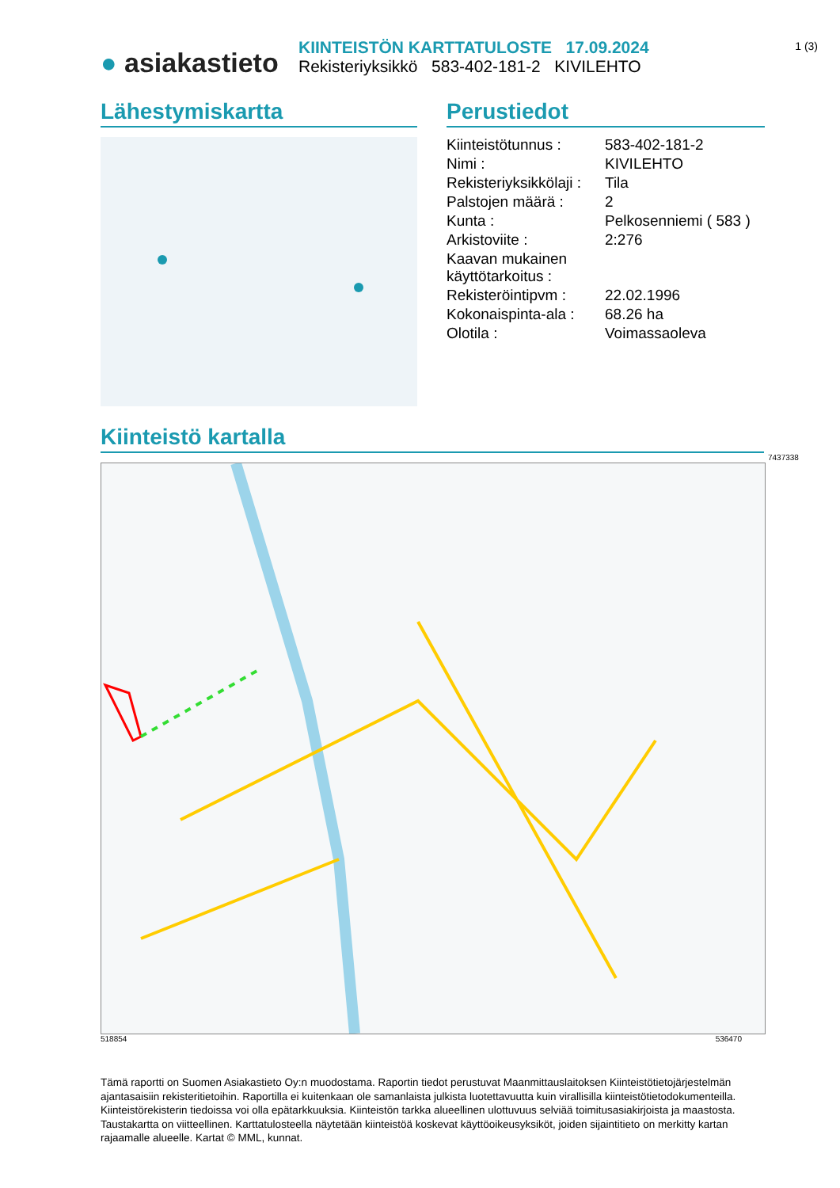● asiakastieto
KIINTEISTÖN KARTTATULOSTE 17.09.2024
Rekisteriyksikkö 583-402-181-2 KIVILEHTO
1 (3)
Lähestymiskartta
Perustiedot
| Kiinteistötunnus : | 583-402-181-2 |
| Nimi : | KIVILEHTO |
| Rekisteriyksikkölaji : | Tila |
| Palstojen määrä : | 2 |
| Kunta : | Pelkosenniemi ( 583 ) |
| Arkistoviite : | 2:276 |
| Kaavan mukainen käyttötarkoitus : | |
| Rekisteröintipvm : | 22.02.1996 |
| Kokonaispinta-ala : | 68.26 ha |
| Olotila : | Voimassaoleva |
Kiinteistö kartalla
7437338
518854 536470
Tämä raportti on Suomen Asiakastieto Oy:n muodostama. Raportin tiedot perustuvat Maanmittauslaitoksen Kiinteistötietojärjestelmän ajantasaisiin rekisteritietoihin. Raportilla ei kuitenkaan ole samanlaista julkista luotettavuutta kuin virallisilla kiinteistötietodokumenteilla. Kiinteistörekisterin tiedoissa voi olla epätarkkuuksia. Kiinteistön tarkka alueellinen ulottuvuus selviää toimitusasiakirjoista ja maastosta. Taustakartta on viitteellinen. Karttatulosteella näytetään kiinteistöä koskevat käyttöoikeusyksiköt, joiden sijaintitieto on merkitty kartan rajaamalle alueelle. Kartat © MML, kunnat.